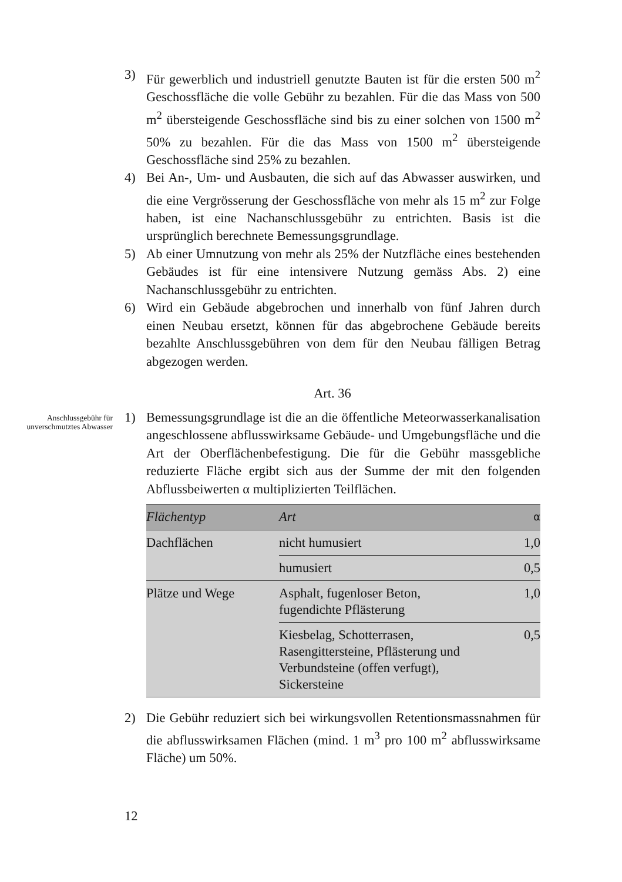3) Für gewerblich und industriell genutzte Bauten ist für die ersten 500 m<sup>2</sup> Geschossfläche die volle Gebühr zu bezahlen. Für die das Mass von 500 m<sup>2</sup> übersteigende Geschossfläche sind bis zu einer solchen von 1500 m<sup>2</sup> 50% zu bezahlen. Für die das Mass von 1500 m<sup>2</sup> übersteigende Geschossfläche sind 25% zu bezahlen.
4) Bei An-, Um- und Ausbauten, die sich auf das Abwasser auswirken, und die eine Vergrösserung der Geschossfläche von mehr als 15 m<sup>2</sup> zur Folge haben, ist eine Nachanschlussgebühr zu entrichten. Basis ist die ursprünglich berechnete Bemessungsgrundlage.
5) Ab einer Umnutzung von mehr als 25% der Nutzfläche eines bestehenden Gebäudes ist für eine intensivere Nutzung gemäss Abs. 2) eine Nachanschlussgebühr zu entrichten.
6) Wird ein Gebäude abgebrochen und innerhalb von fünf Jahren durch einen Neubau ersetzt, können für das abgebrochene Gebäude bereits bezahlte Anschlussgebühren von dem für den Neubau fälligen Betrag abgezogen werden.
Art. 36
Anschlussgebühr für unverschmutztes Abwasser
1) Bemessungsgrundlage ist die an die öffentliche Meteorwasserkanalisation angeschlossene abflusswirksame Gebäude- und Umgebungsfläche und die Art der Oberflächenbefestigung. Die für die Gebühr massgebliche reduzierte Fläche ergibt sich aus der Summe der mit den folgenden Abflussbeiwerten α multiplizierten Teilflächen.
| Flächentyp | Art | α |
| --- | --- | --- |
| Dachflächen | nicht humusiert | 1,0 |
| | humusiert | 0,5 |
| Plätze und Wege | Asphalt, fugenloser Beton, fugendichte Pflästerung | 1,0 |
| | Kiesbelag, Schotterrasen, Rasengittersteine, Pflästerung und Verbundsteine (offen verfugt), Sickersteine | 0,5 |
2) Die Gebühr reduziert sich bei wirkungsvollen Retentionsmassnahmen für die abflusswirksamen Flächen (mind. 1 m<sup>3</sup> pro 100 m<sup>2</sup> abflusswirksame Fläche) um 50%.
12